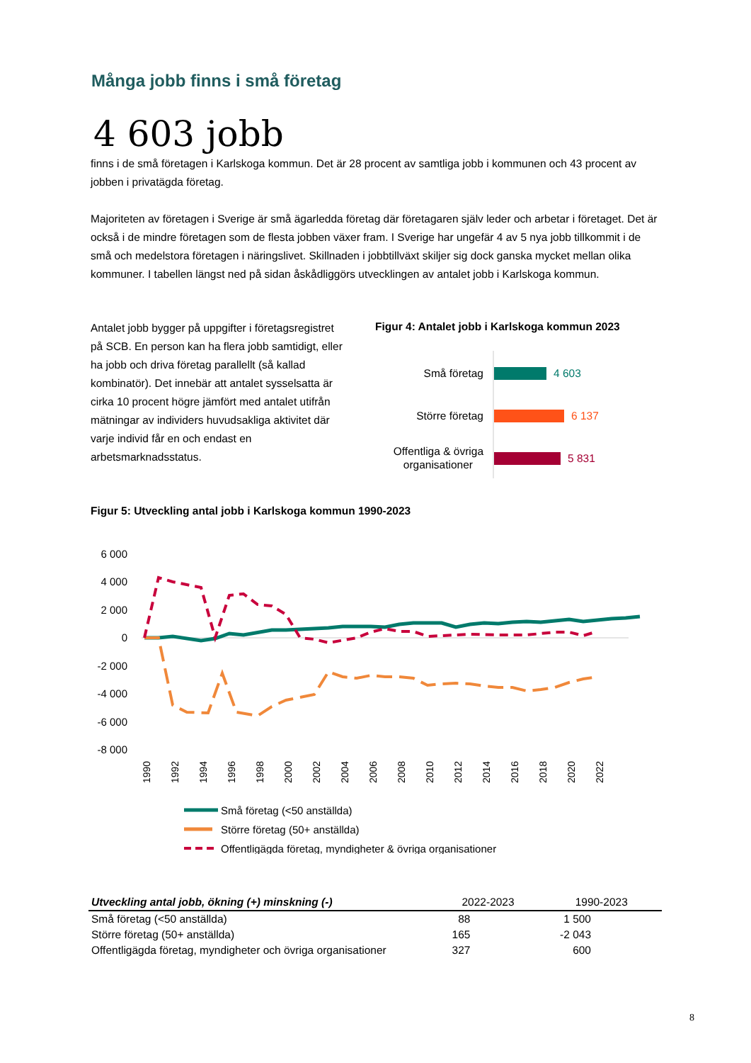Många jobb finns i små företag
4 603 jobb
finns i de små företagen i Karlskoga kommun. Det är 28 procent av samtliga jobb i kommunen och 43 procent av jobben i privatägda företag.
Majoriteten av företagen i Sverige är små ägarledda företag där företagaren själv leder och arbetar i företaget. Det är också i de mindre företagen som de flesta jobben växer fram. I Sverige har ungefär 4 av 5 nya jobb tillkommit i de små och medelstora företagen i näringslivet. Skillnaden i jobbtillväxt skiljer sig dock ganska mycket mellan olika kommuner. I tabellen längst ned på sidan åskådliggörs utvecklingen av antalet jobb i Karlskoga kommun.
Antalet jobb bygger på uppgifter i företagsregistret på SCB. En person kan ha flera jobb samtidigt, eller ha jobb och driva företag parallellt (så kallad kombinatör). Det innebär att antalet sysselsatta är cirka 10 procent högre jämfört med antalet utifrån mätningar av individers huvudsakliga aktivitet där varje individ får en och endast en arbetsmarknadsstatus.
Figur 4: Antalet jobb i Karlskoga kommun 2023
Små företag
4 603
Större företag
6 137
Offentliga & övriga
organisationer
5 831
Figur 5: Utveckling antal jobb i Karlskoga kommun 1990-2023
6 000
4 000
2 000
0
-2 000
-4 000
-6 000
-8 000
1990
1992
1994
1996
1998
2000
2002
2004
2006
2008
2010
2012
2014
2016
2018
2020
2022
Små företag (<50 anställda)
Större företag (50+ anställda)
Offentligägda företag, myndigheter & övriga organisationer
| Utveckling antal jobb, ökning (+) minskning (-) | 2022-2023 | 1990-2023 |
| --- | --- | --- |
| Små företag (<50 anställda) | 88 | 1 500 |
| Större företag (50+ anställda) | 165 | -2 043 |
| Offentligägda företag, myndigheter och övriga organisationer | 327 | 600 |
8